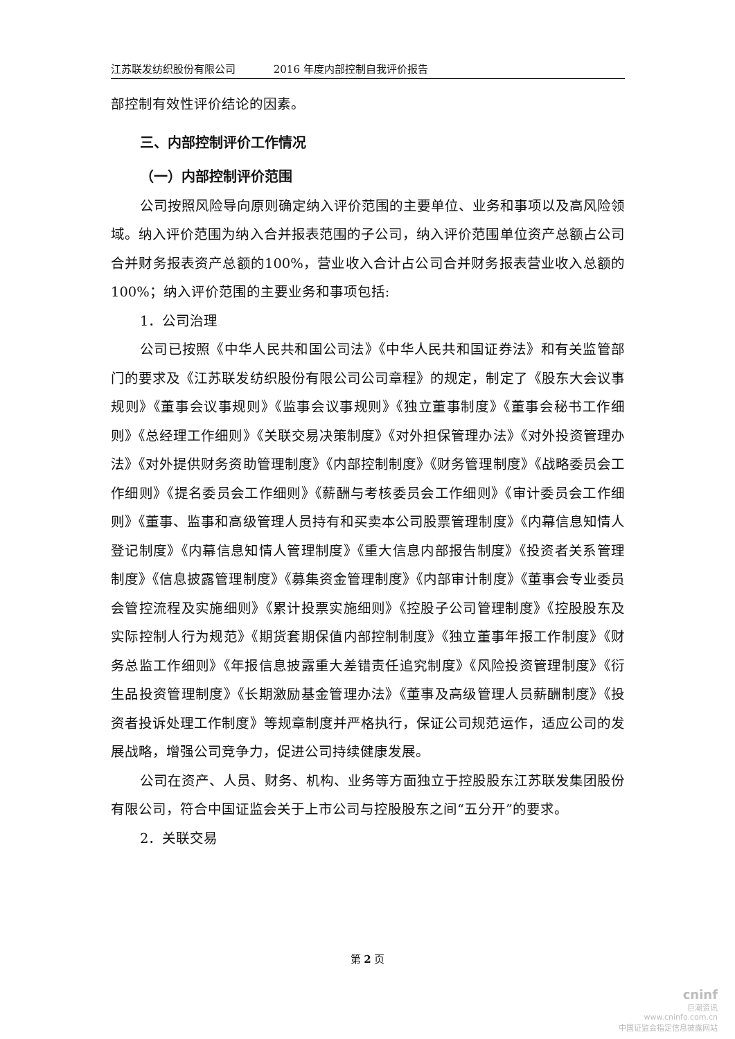江苏联发纺织股份有限公司 2016 年度内部控制自我评价报告
部控制有效性评价结论的因素。
三、内部控制评价工作情况
（一）内部控制评价范围
公司按照风险导向原则确定纳入评价范围的主要单位、业务和事项以及高风险领域。纳入评价范围为纳入合并报表范围的子公司，纳入评价范围单位资产总额占公司合并财务报表资产总额的100%，营业收入合计占公司合并财务报表营业收入总额的100%；纳入评价范围的主要业务和事项包括:
1．公司治理
公司已按照《中华人民共和国公司法》《中华人民共和国证券法》和有关监管部门的要求及《江苏联发纺织股份有限公司公司章程》的规定，制定了《股东大会议事规则》《董事会议事规则》《监事会议事规则》《独立董事制度》《董事会秘书工作细则》《总经理工作细则》《关联交易决策制度》《对外担保管理办法》《对外投资管理办法》《对外提供财务资助管理制度》《内部控制制度》《财务管理制度》《战略委员会工作细则》《提名委员会工作细则》《薪酬与考核委员会工作细则》《审计委员会工作细则》《董事、监事和高级管理人员持有和买卖本公司股票管理制度》《内幕信息知情人登记制度》《内幕信息知情人管理制度》《重大信息内部报告制度》《投资者关系管理制度》《信息披露管理制度》《募集资金管理制度》《内部审计制度》《董事会专业委员会管控流程及实施细则》《累计投票实施细则》《控股子公司管理制度》《控股股东及实际控制人行为规范》《期货套期保值内部控制制度》《独立董事年报工作制度》《财务总监工作细则》《年报信息披露重大差错责任追究制度》《风险投资管理制度》《衍生品投资管理制度》《长期激励基金管理办法》《董事及高级管理人员薪酬制度》《投资者投诉处理工作制度》等规章制度并严格执行，保证公司规范运作，适应公司的发展战略，增强公司竞争力，促进公司持续健康发展。
公司在资产、人员、财务、机构、业务等方面独立于控股股东江苏联发集团股份有限公司，符合中国证监会关于上市公司与控股股东之间“五分开”的要求。
2．关联交易
第 2 页
cninf
巨潮资讯
www.cninfo.com.cn
中国证监会指定信息披露网站